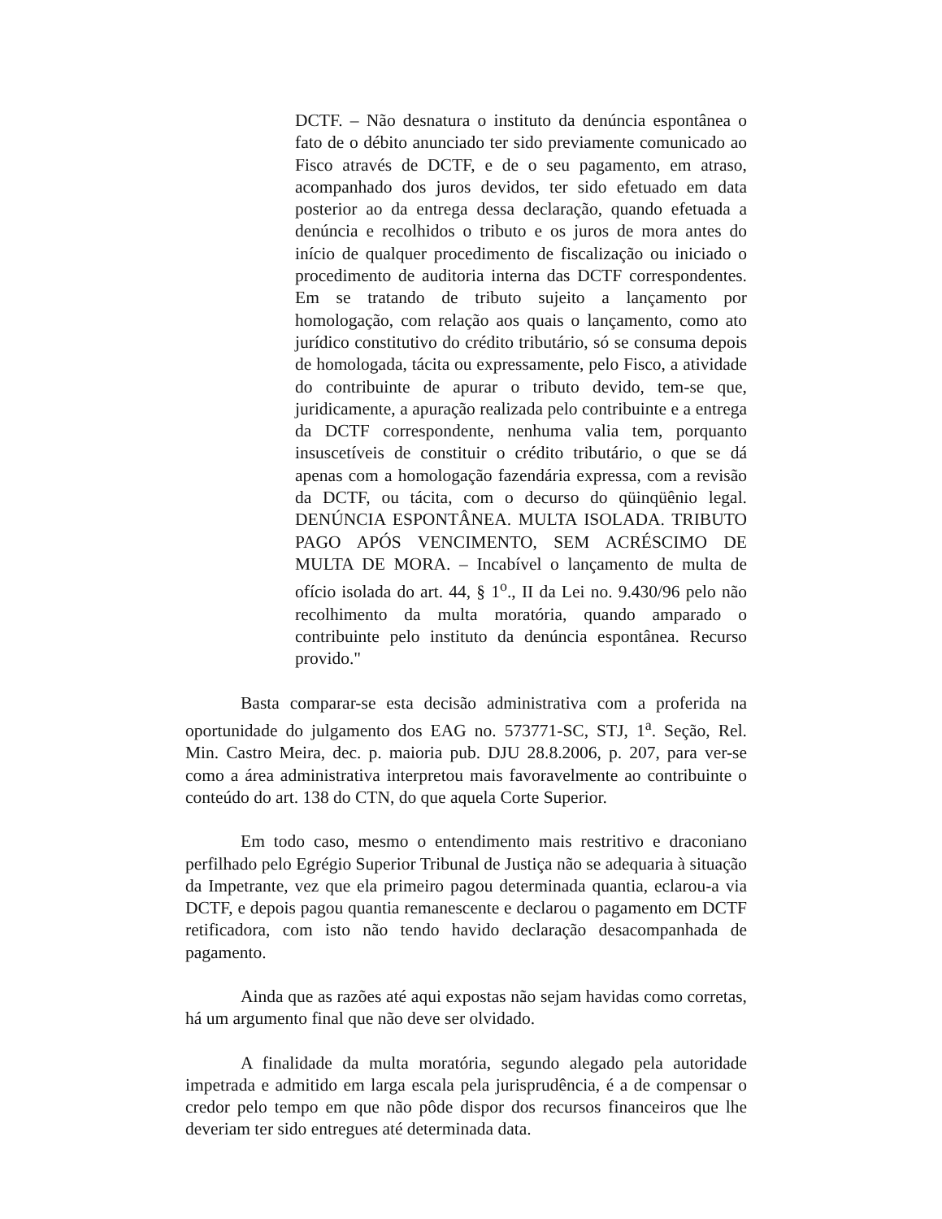DCTF. – Não desnatura o instituto da denúncia espontânea o fato de o débito anunciado ter sido previamente comunicado ao Fisco através de DCTF, e de o seu pagamento, em atraso, acompanhado dos juros devidos, ter sido efetuado em data posterior ao da entrega dessa declaração, quando efetuada a denúncia e recolhidos o tributo e os juros de mora antes do início de qualquer procedimento de fiscalização ou iniciado o procedimento de auditoria interna das DCTF correspondentes. Em se tratando de tributo sujeito a lançamento por homologação, com relação aos quais o lançamento, como ato jurídico constitutivo do crédito tributário, só se consuma depois de homologada, tácita ou expressamente, pelo Fisco, a atividade do contribuinte de apurar o tributo devido, tem-se que, juridicamente, a apuração realizada pelo contribuinte e a entrega da DCTF correspondente, nenhuma valia tem, porquanto insuscetíveis de constituir o crédito tributário, o que se dá apenas com a homologação fazendária expressa, com a revisão da DCTF, ou tácita, com o decurso do qüinqüênio legal. DENÚNCIA ESPONTÂNEA. MULTA ISOLADA. TRIBUTO PAGO APÓS VENCIMENTO, SEM ACRÉSCIMO DE MULTA DE MORA. – Incabível o lançamento de multa de ofício isolada do art. 44, § 1<sup>o</sup>., II da Lei no. 9.430/96 pelo não recolhimento da multa moratória, quando amparado o contribuinte pelo instituto da denúncia espontânea. Recurso provido."
Basta comparar-se esta decisão administrativa com a proferida na oportunidade do julgamento dos EAG no. 573771-SC, STJ, 1<sup>a</sup>. Seção, Rel. Min. Castro Meira, dec. p. maioria pub. DJU 28.8.2006, p. 207, para ver-se como a área administrativa interpretou mais favoravelmente ao contribuinte o conteúdo do art. 138 do CTN, do que aquela Corte Superior.
Em todo caso, mesmo o entendimento mais restritivo e draconiano perfilhado pelo Egrégio Superior Tribunal de Justiça não se adequaria à situação da Impetrante, vez que ela primeiro pagou determinada quantia, eclarou-a via DCTF, e depois pagou quantia remanescente e declarou o pagamento em DCTF retificadora, com isto não tendo havido declaração desacompanhada de pagamento.
Ainda que as razões até aqui expostas não sejam havidas como corretas, há um argumento final que não deve ser olvidado.
A finalidade da multa moratória, segundo alegado pela autoridade impetrada e admitido em larga escala pela jurisprudência, é a de compensar o credor pelo tempo em que não pôde dispor dos recursos financeiros que lhe deveriam ter sido entregues até determinada data.